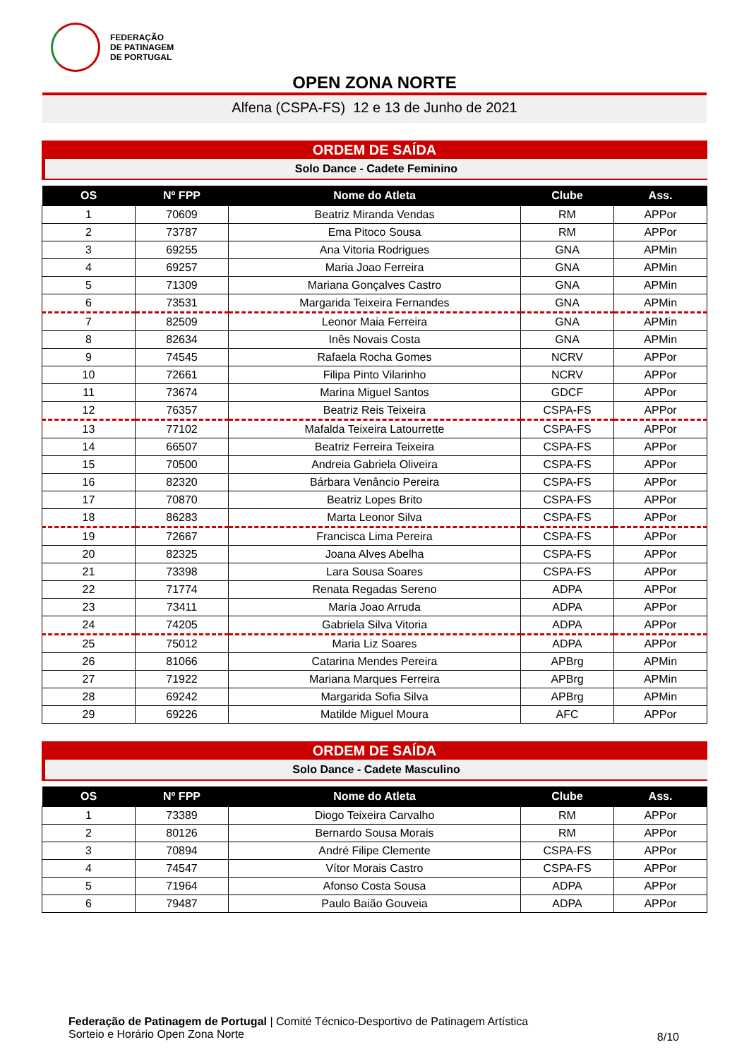FEDERAÇÃO
DE PATINAGEM
DE PORTUGAL
OPEN ZONA NORTE
Alfena (CSPA-FS) 12 e 13 de Junho de 2021
ORDEM DE SAÍDA
Solo Dance - Cadete Feminino
| OS | Nº FPP | Nome do Atleta | Clube | Ass. |
| --- | --- | --- | --- | --- |
| 1 | 70609 | Beatriz Miranda Vendas | RM | APPor |
| 2 | 73787 | Ema Pitoco Sousa | RM | APPor |
| 3 | 69255 | Ana Vitoria Rodrigues | GNA | APMin |
| 4 | 69257 | Maria Joao Ferreira | GNA | APMin |
| 5 | 71309 | Mariana Gonçalves Castro | GNA | APMin |
| 6 | 73531 | Margarida Teixeira Fernandes | GNA | APMin |
| 7 | 82509 | Leonor Maia Ferreira | GNA | APMin |
| 8 | 82634 | Inês Novais Costa | GNA | APMin |
| 9 | 74545 | Rafaela Rocha Gomes | NCRV | APPor |
| 10 | 72661 | Filipa Pinto Vilarinho | NCRV | APPor |
| 11 | 73674 | Marina Miguel Santos | GDCF | APPor |
| 12 | 76357 | Beatriz Reis Teixeira | CSPA-FS | APPor |
| 13 | 77102 | Mafalda Teixeira Latourrette | CSPA-FS | APPor |
| 14 | 66507 | Beatriz Ferreira Teixeira | CSPA-FS | APPor |
| 15 | 70500 | Andreia Gabriela Oliveira | CSPA-FS | APPor |
| 16 | 82320 | Bárbara Venâncio Pereira | CSPA-FS | APPor |
| 17 | 70870 | Beatriz Lopes Brito | CSPA-FS | APPor |
| 18 | 86283 | Marta Leonor Silva | CSPA-FS | APPor |
| 19 | 72667 | Francisca Lima Pereira | CSPA-FS | APPor |
| 20 | 82325 | Joana Alves Abelha | CSPA-FS | APPor |
| 21 | 73398 | Lara Sousa Soares | CSPA-FS | APPor |
| 22 | 71774 | Renata Regadas Sereno | ADPA | APPor |
| 23 | 73411 | Maria Joao Arruda | ADPA | APPor |
| 24 | 74205 | Gabriela Silva Vitoria | ADPA | APPor |
| 25 | 75012 | Maria Liz Soares | ADPA | APPor |
| 26 | 81066 | Catarina Mendes Pereira | APBrg | APMin |
| 27 | 71922 | Mariana Marques Ferreira | APBrg | APMin |
| 28 | 69242 | Margarida Sofia Silva | APBrg | APMin |
| 29 | 69226 | Matilde Miguel Moura | AFC | APPor |
ORDEM DE SAÍDA
Solo Dance - Cadete Masculino
| OS | Nº FPP | Nome do Atleta | Clube | Ass. |
| --- | --- | --- | --- | --- |
| 1 | 73389 | Diogo Teixeira Carvalho | RM | APPor |
| 2 | 80126 | Bernardo Sousa Morais | RM | APPor |
| 3 | 70894 | André Filipe Clemente | CSPA-FS | APPor |
| 4 | 74547 | Vítor Morais Castro | CSPA-FS | APPor |
| 5 | 71964 | Afonso Costa Sousa | ADPA | APPor |
| 6 | 79487 | Paulo Baião Gouveia | ADPA | APPor |
Federação de Patinagem de Portugal | Comité Técnico-Desportivo de Patinagem Artística
Sorteio e Horário Open Zona Norte
8/10